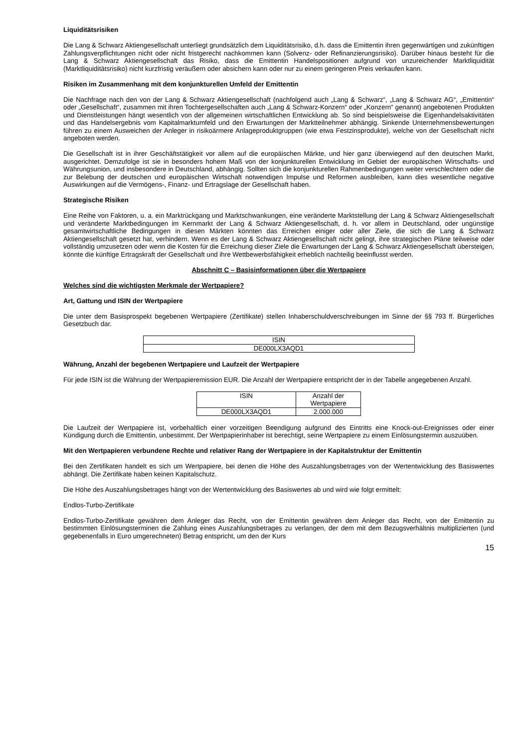Liquiditätsrisiken
Die Lang & Schwarz Aktiengesellschaft unterliegt grundsätzlich dem Liquiditätsrisiko, d.h. dass die Emittentin ihren gegenwärtigen und zukünftigen Zahlungsverpflichtungen nicht oder nicht fristgerecht nachkommen kann (Solvenz- oder Refinanzierungsrisiko). Darüber hinaus besteht für die Lang & Schwarz Aktiengesellschaft das Risiko, dass die Emittentin Handelspositionen aufgrund von unzureichender Marktliquidität (Marktliquiditätsrisiko) nicht kurzfristig veräußern oder absichern kann oder nur zu einem geringeren Preis verkaufen kann.
Risiken im Zusammenhang mit dem konjunkturellen Umfeld der Emittentin
Die Nachfrage nach den von der Lang & Schwarz Aktiengesellschaft (nachfolgend auch „Lang & Schwarz“, „Lang & Schwarz AG“, „Emittentin“ oder „Gesellschaft“, zusammen mit ihren Tochtergesellschaften auch „Lang & Schwarz-Konzern“ oder „Konzern“ genannt) angebotenen Produkten und Dienstleistungen hängt wesentlich von der allgemeinen wirtschaftlichen Entwicklung ab. So sind beispielsweise die Eigenhandelsaktivitäten und das Handelsergebnis vom Kapitalmarktumfeld und den Erwartungen der Marktteilnehmer abhängig. Sinkende Unternehmensbewertungen führen zu einem Ausweichen der Anleger in risikoärmere Anlageproduktgruppen (wie etwa Festzinsprodukte), welche von der Gesellschaft nicht angeboten werden.
Die Gesellschaft ist in ihrer Geschäftstätigkeit vor allem auf die europäischen Märkte, und hier ganz überwiegend auf den deutschen Markt, ausgerichtet. Demzufolge ist sie in besonders hohem Maß von der konjunkturellen Entwicklung im Gebiet der europäischen Wirtschafts- und Währungsunion, und insbesondere in Deutschland, abhängig. Sollten sich die konjunkturellen Rahmenbedingungen weiter verschlechtern oder die zur Belebung der deutschen und europäischen Wirtschaft notwendigen Impulse und Reformen ausbleiben, kann dies wesentliche negative Auswirkungen auf die Vermögens-, Finanz- und Ertragslage der Gesellschaft haben.
Strategische Risiken
Eine Reihe von Faktoren, u. a. ein Marktrückgang und Marktschwankungen, eine veränderte Marktstellung der Lang & Schwarz Aktiengesellschaft und veränderte Marktbedingungen im Kernmarkt der Lang & Schwarz Aktiengesellschaft, d. h. vor allem in Deutschland, oder ungünstige gesamtwirtschaftliche Bedingungen in diesen Märkten könnten das Erreichen einiger oder aller Ziele, die sich die Lang & Schwarz Aktiengesellschaft gesetzt hat, verhindern. Wenn es der Lang & Schwarz Aktiengesellschaft nicht gelingt, ihre strategischen Pläne teilweise oder vollständig umzusetzen oder wenn die Kosten für die Erreichung dieser Ziele die Erwartungen der Lang & Schwarz Aktiengesellschaft übersteigen, könnte die künftige Ertragskraft der Gesellschaft und ihre Wettbewerbsfähigkeit erheblich nachteilig beeinflusst werden.
Abschnitt C – Basisinformationen über die Wertpapiere
Welches sind die wichtigsten Merkmale der Wertpapiere?
Art, Gattung und ISIN der Wertpapiere
Die unter dem Basisprospekt begebenen Wertpapiere (Zertifikate) stellen Inhaberschuldverschreibungen im Sinne der §§ 793 ff. Bürgerliches Gesetzbuch dar.
| ISIN |
| --- |
| DE000LX3AQD1 |
Währung, Anzahl der begebenen Wertpapiere und Laufzeit der Wertpapiere
Für jede ISIN ist die Währung der Wertpapieremission EUR. Die Anzahl der Wertpapiere entspricht der in der Tabelle angegebenen Anzahl.
| ISIN | Anzahl der Wertpapiere |
| --- | --- |
| DE000LX3AQD1 | 2.000.000 |
Die Laufzeit der Wertpapiere ist, vorbehaltlich einer vorzeitigen Beendigung aufgrund des Eintritts eine Knock-out-Ereignisses oder einer Kündigung durch die Emittentin, unbestimmt. Der Wertpapierinhaber ist berechtigt, seine Wertpapiere zu einem Einlösungstermin auszuüben.
Mit den Wertpapieren verbundene Rechte und relativer Rang der Wertpapiere in der Kapitalstruktur der Emittentin
Bei den Zertifikaten handelt es sich um Wertpapiere, bei denen die Höhe des Auszahlungsbetrages von der Wertentwicklung des Basiswertes abhängt. Die Zertifikate haben keinen Kapitalschutz.
Die Höhe des Auszahlungsbetrages hängt von der Wertentwicklung des Basiswertes ab und wird wie folgt ermittelt:
Endlos-Turbo-Zertifikate
Endlos-Turbo-Zertifikate gewähren dem Anleger das Recht, von der Emittentin gewähren dem Anleger das Recht, von der Emittentin zu bestimmten Einlösungsterminen die Zahlung eines Auszahlungsbetrages zu verlangen, der dem mit dem Bezugsverhältnis multiplizierten (und gegebenenfalls in Euro umgerechneten) Betrag entspricht, um den der Kurs
15